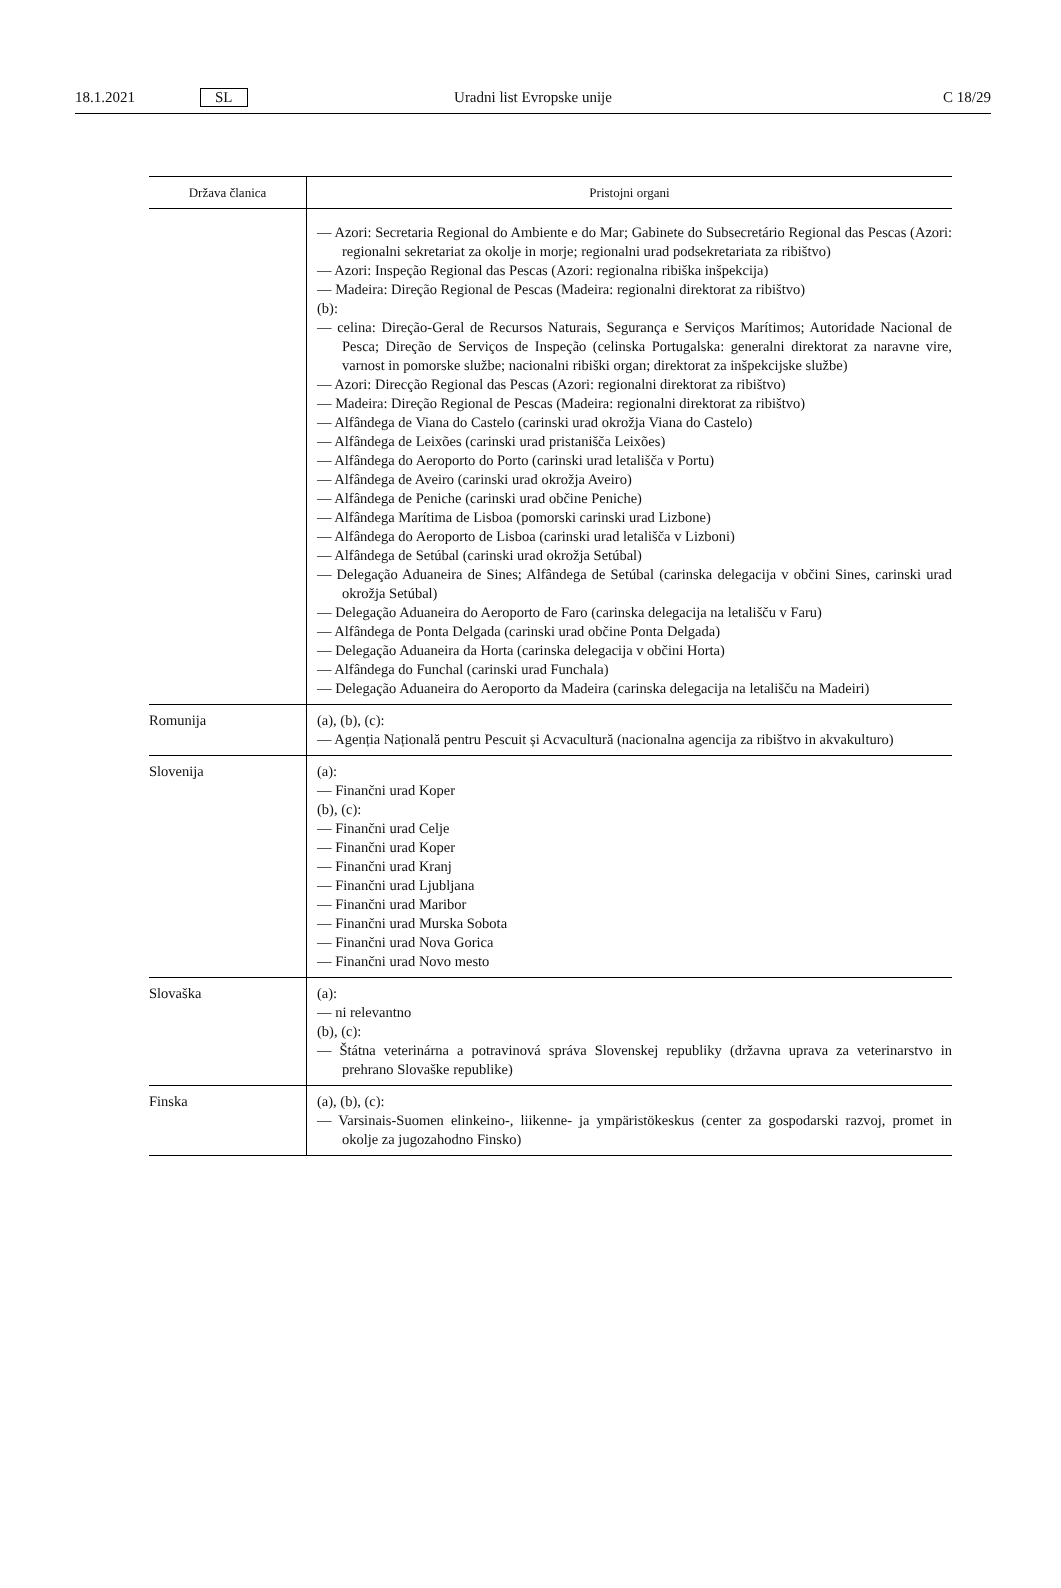18.1.2021 SL Uradni list Evropske unije C 18/29
| Država članica | Pristojni organi |
| --- | --- |
| | — Azori: Secretaria Regional do Ambiente e do Mar; Gabinete do Subsecretário Regional das Pescas (Azori: regionalni sekretariat za okolje in morje; regionalni urad podsekretariata za ribištvo) — Azori: Inspeção Regional das Pescas (Azori: regionalna ribiška inšpekcija) — Madeira: Direção Regional de Pescas (Madeira: regionalni direktorat za ribištvo) (b): — celina: Direção-Geral de Recursos Naturais, Segurança e Serviços Marítimos; Autoridade Nacional de Pesca; Direção de Serviços de Inspeção (celinska Portugalska: generalni direktorat za naravne vire, varnost in pomorske službe; nacionalni ribiški organ; direktorat za inšpekcijske službe) — Azori: Direcção Regional das Pescas (Azori: regionalni direktorat za ribištvo) — Madeira: Direção Regional de Pescas (Madeira: regionalni direktorat za ribištvo) — Alfândega de Viana do Castelo (carinski urad okrožja Viana do Castelo) — Alfândega de Leixões (carinski urad pristanišča Leixões) — Alfândega do Aeroporto do Porto (carinski urad letališča v Portu) — Alfândega de Aveiro (carinski urad okrožja Aveiro) — Alfândega de Peniche (carinski urad občine Peniche) — Alfândega Marítima de Lisboa (pomorski carinski urad Lizbone) — Alfândega do Aeroporto de Lisboa (carinski urad letališča v Lizboni) — Alfândega de Setúbal (carinski urad okrožja Setúbal) — Delegação Aduaneira de Sines; Alfândega de Setúbal (carinska delegacija v občini Sines, carinski urad okrožja Setúbal) — Delegação Aduaneira do Aeroporto de Faro (carinska delegacija na letališču v Faru) — Alfândega de Ponta Delgada (carinski urad občine Ponta Delgada) — Delegação Aduaneira da Horta (carinska delegacija v občini Horta) — Alfândega do Funchal (carinski urad Funchala) — Delegação Aduaneira do Aeroporto da Madeira (carinska delegacija na letališču na Madeiri) |
| Romunija | (a), (b), (c): — Agenția Națională pentru Pescuit și Acvacultură (nacionalna agencija za ribištvo in akvakulturo) |
| Slovenija | (a): — Finančni urad Koper (b), (c): — Finančni urad Celje — Finančni urad Koper — Finančni urad Kranj — Finančni urad Ljubljana — Finančni urad Maribor — Finančni urad Murska Sobota — Finančni urad Nova Gorica — Finančni urad Novo mesto |
| Slovaška | (a): — ni relevantno (b), (c): — Štátna veterinárna a potravinová správa Slovenskej republiky (državna uprava za veterinarstvo in prehrano Slovaške republike) |
| Finska | (a), (b), (c): — Varsinais-Suomen elinkeino-, liikenne- ja ympäristökeskus (center za gospodarski razvoj, promet in okolje za jugozahodno Finsko) |